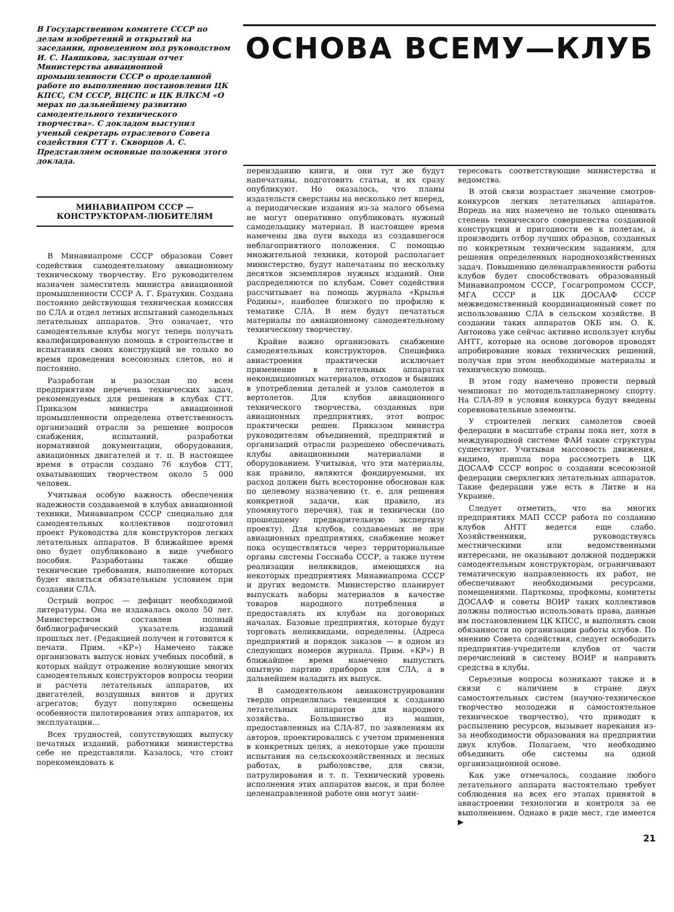В Государственном комитете СССР по делам изобретений и открытий на заседании, проведенном под руководством И. С. Наяшкова, заслушан отчет Министерства авиационной промышленности СССР о проделанной работе по выполнению постановления ЦК КПСС, СМ СССР, ВЦСПС и ЦК ВЛКСМ «О мерах по дальнейшему развитию самодеятельного технического творчества». С докладом выступил ученый секретарь отраслевого Совета содействия СТТ т. Скворцов А. С. Представляем основные положения этого доклада.
ОСНОВА ВСЕМУ—КЛУБ
МИНАВИАПРОМ СССР —
КОНСТРУКТОРАМ-ЛЮБИТЕЛЯМ
В Минавиапроме СССР образован Совет содействия самодеятельному авиационному техническому творчеству. Его руководителем назначен заместитель министра авиационной промышленности СССР А. Г. Братухин. Создана постоянно действующая техническая комиссия по СЛА и отдел летных испытаний самодельных летательных аппаратов. Это означает, что самодеятельные клубы могут теперь получать квалифицированную помощь в строительстве и испытаниях своих конструкций не только во время проведения всесоюзных слетов, но и постоянно.
Разработан и разослан по всем предприятиям перечень технических задач, рекомендуемых для решения в клубах СТТ. Приказом министра авиационной промышленности определена ответственность организаций отрасли за решение вопросов снабжения, испытаний, разработки нормативной документации, оборудования, авиационных двигателей и т. п. В настоящее время в отрасли создано 76 клубов СТТ, охватывающих творчеством около 5 000 человек.
Учитывая особую важность обеспечения надежности создаваемой в клубах авиационной техники, Минавиапром СССР специально для самодеятельных коллективов подготовил проект Руководства для конструкторов легких летательных аппаратов. В ближайшее время оно будет опубликовано в виде учебного пособия. Разработаны также общие технические требования, выполнение которых будет являться обязательным условием при создании СЛА.
Острый вопрос — дефицит необходимой литературы. Она не издавалась около 50 лет. Министерством составлен полный библиографический указатель изданий прошлых лет. (Редакцией получен и готовится к печати. Прим. «КР») Намечено также организовать выпуск новых учебных пособий, в которых найдут отражение волнующие многих самодеятельных конструкторов вопросы теории и расчета летательных аппаратов, их двигателей, воздушных винтов и других агрегатов; будут популярно освещены особенности пилотирования этих аппаратов, их эксплуатации...
Всех трудностей, сопутствующих выпуску печатных изданий, работники министерства себе не представляли. Казалось, что стоит порекомендовать к
переизданию книги, и они тут же будут напечатаны, подготовить статьи, и их сразу опубликуют. Но оказалось, что планы издательств сверстаны на несколько лет вперед, а периодические издания из-за малого объема не могут оперативно опубликовать нужный самодельщику материал. В настоящее время намечены два пути выхода из создавшегося неблагоприятного положения. С помощью множительной техники, которой располагает министерство, будут напечатаны по нескольку десятков экземпляров нужных изданий. Они распределяются по клубам. Совет содействия рассчитывает на помощь журнала «Крылья Родины», наиболее близкого по профилю к тематике СЛА. В нем будут печататься материалы по авиационному самодеятельному техническому творчеству.
Крайне важно организовать снабжение самодеятельных конструкторов. Специфика авиастроения практически исключает применение в летательных аппаратах некондиционных материалов, отходов и бывших в употреблении деталей и узлов самолетов и вертолетов. Для клубов авиационного технического творчества, созданных при авиационных предприятиях, этот вопрос практически решен. Приказом министра руководителям объединений, предприятий и организаций отрасли разрешено обеспечивать клубы авиационными материалами и оборудованием. Учитывая, что эти материалы, как правило, являются фондируемыми, их расход должен быть всесторонне обоснован как по целевому назначению (т. е. для решения конкретной задачи, как правило, из упомянутого перечня), так и технически (по прошедшему предварительную экспертизу проекту). Для клубов, создаваемых не при авиационных предприятиях, снабжение может пока осуществляться через территориальные органы системы Госснаба СССР, а также путем реализации неликвидов, имеющихся на некоторых предприятиях Минавиапрома СССР и других ведомств. Министерство планирует выпускать наборы материалов в качестве товаров народного потребления и предоставлять их клубам на договорных началах. Базовые предприятия, которые будут торговать неликвидами, определены. (Адреса предприятий и порядок заказов — в одном из следующих номеров журнала. Прим. «КР») В ближайшее время намечено выпустить опытную партию приборов для СЛА, а в дальнейшем наладить их выпуск.
В самодеятельном авиаконструировании твердо определилась тенденция к созданию летательных аппаратов для народного хозяйства. Большинство из машин, предоставленных на СЛА-87, по заявлениям их авторов, проектировались с учетом применения в конкретных целях, а некоторые уже прошли испытания на сельскохозяйственных и лесных работах, в рыболовстве, для связи, патрулирования и т. п. Технический уровень исполнения этих аппаратов высок, и при более целенаправленной работе они могут заин-
тересовать соответствующие министерства и ведомства.
В этой связи возрастает значение смотров-конкурсов легких летательных аппаратов. Впредь на них намечено не только оценивать степень технического совершенства созданной конструкции и пригодности ее к полетам, а производить отбор лучших образцов, созданных по конкретным техническим заданиям, для решения определенных народнохозяйственных задач. Повышению целенаправленности работы клубов будет способствовать образованный Минавиапромом СССР, Госагропромом СССР, МГА СССР и ЦК ДОСААФ СССР межведомственный координационный совет по использованию СЛА в сельском хозяйстве. В создании таких аппаратов ОКБ им. О. К. Антонова уже сейчас активно использует клубы АНТТ, которые на основе договоров проводят апробирование новых технических решений, получая при этом необходимые материалы и техническую помощь.
В этом году намечено провести первый чемпионат по мотодельтапланерному спорту. На СЛА-89 в условия конкурса будут введены соревновательные элементы.
У строителей легких самолетов своей федерации в масштабе страны пока нет, хотя в международной системе ФАИ такие структуры существуют. Учитывая массовость движения, видимо, пришла пора рассмотреть в ЦК ДОСААФ СССР вопрос о создании всесоюзной федерации сверхлегких летательных аппаратов. Такие федерации уже есть в Литве и на Украине.
Следует отметить, что на многих предприятиях МАП СССР работа по созданию клубов АНТТ ведется еще слабо. Хозяйственники, руководствуясь местническими или ведомственными интересами, не оказывают должной поддержки самодеятельным конструкторам, ограничивают тематическую направленность их работ, не обеспечивают необходимыми ресурсами, помещениями. Парткомы, профкомы, комитеты ДОСААФ и советы ВОИР таких коллективов должны полностью использовать права, данные им постановлением ЦК КПСС, и выполнять свои обязанности по организации работы клубов. По мнению Совета содействия, следует освободить предприятия-учредители клубов от части перечислений в систему ВОИР и направить средства в клубы.
Серьезные вопросы возникают также и в связи с наличием в стране двух самостоятельных систем (научно-техническое творчество молодежи и самостоятельное техническое творчество), что приводит к распылению ресурсов, вызывает нарекания из-за необходимости образования на предприятии двух клубов. Полагаем, что необходимо объединить обе системы на одной организационной основе.
Как уже отмечалось, создание любого летательного аппарата настоятельно требует соблюдения на всех его этапах принятой в авиастроении технологии и контроля за ее выполнением. Однако в ряде мест, где имеется ▶
21